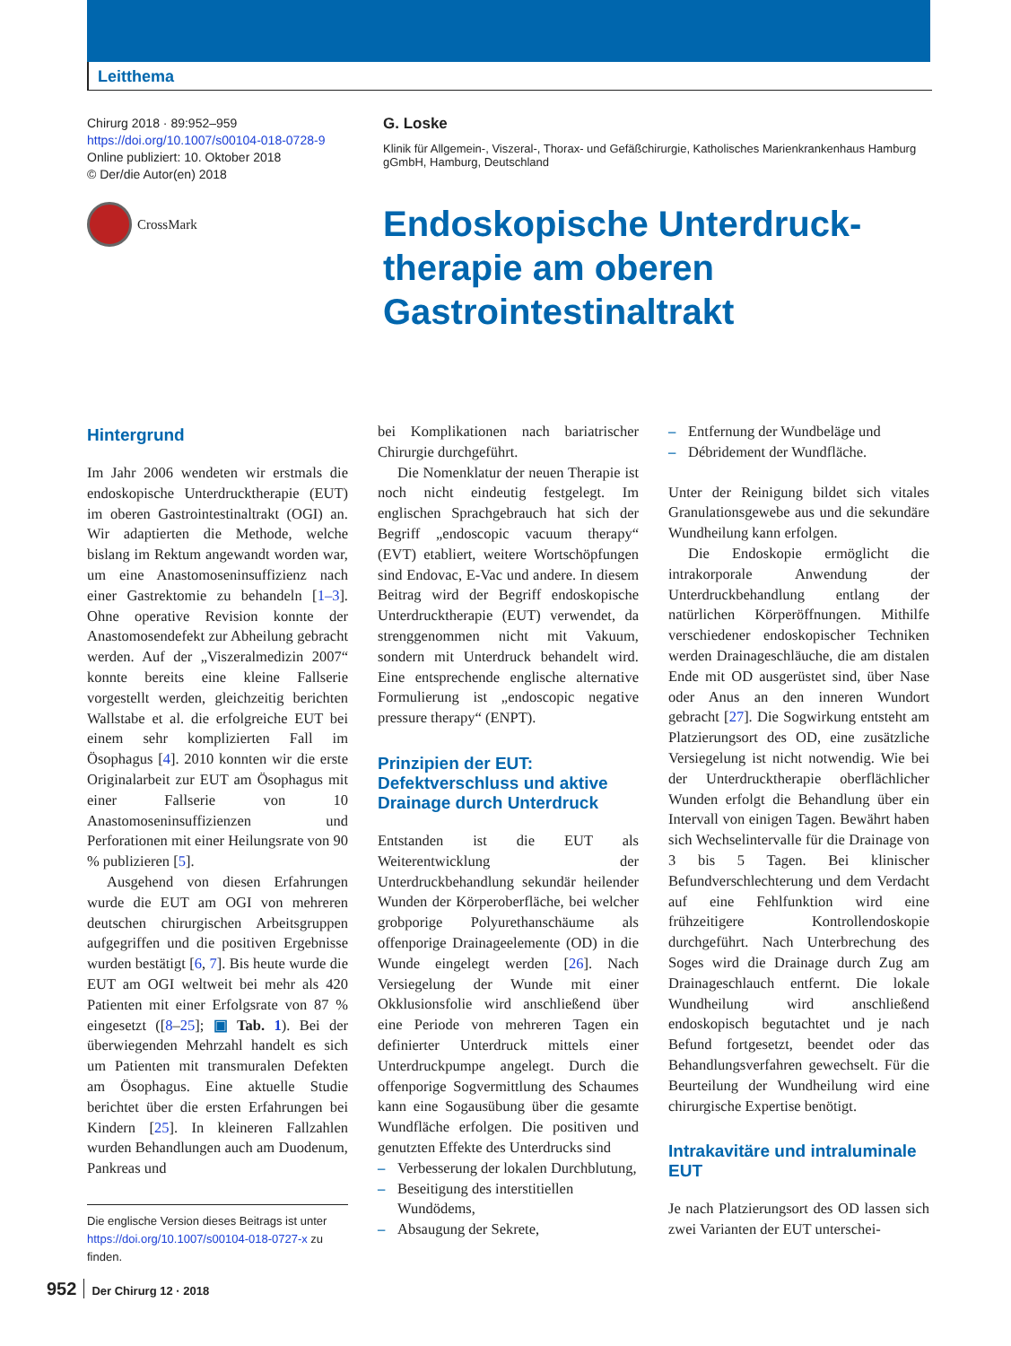Leitthema
Chirurg 2018 · 89:952–959
https://doi.org/10.1007/s00104-018-0728-9
Online publiziert: 10. Oktober 2018
© Der/die Autor(en) 2018
CrossMark
G. Loske
Klinik für Allgemein-, Viszeral-, Thorax- und Gefäßchirurgie, Katholisches Marienkrankenhaus Hamburg gGmbH, Hamburg, Deutschland
Endoskopische Unterdruck-
therapie am oberen
Gastrointestinaltrakt
Hintergrund
Im Jahr 2006 wendeten wir erstmals die endoskopische Unterdrucktherapie (EUT) im oberen Gastrointestinaltrakt (OGI) an. Wir adaptierten die Methode, welche bislang im Rektum angewandt worden war, um eine Anastomoseninsuffizienz nach einer Gastrektomie zu behandeln [1–3]. Ohne operative Revision konnte der Anastomosendefekt zur Abheilung gebracht werden. Auf der „Viszeralmedizin 2007“ konnte bereits eine kleine Fallserie vorgestellt werden, gleichzeitig berichten Wallstabe et al. die erfolgreiche EUT bei einem sehr komplizierten Fall im Ösophagus [4]. 2010 konnten wir die erste Originalarbeit zur EUT am Ösophagus mit einer Fallserie von 10 Anastomoseninsuffizienzen und Perforationen mit einer Heilungsrate von 90 % publizieren [5].
Ausgehend von diesen Erfahrungen wurde die EUT am OGI von mehreren deutschen chirurgischen Arbeitsgruppen aufgegriffen und die positiven Ergebnisse wurden bestätigt [6, 7]. Bis heute wurde die EUT am OGI weltweit bei mehr als 420 Patienten mit einer Erfolgsrate von 87 % eingesetzt ([8–25]; ▣ Tab. 1). Bei der überwiegenden Mehrzahl handelt es sich um Patienten mit transmuralen Defekten am Ösophagus. Eine aktuelle Studie berichtet über die ersten Erfahrungen bei Kindern [25]. In kleineren Fallzahlen wurden Behandlungen auch am Duodenum, Pankreas und
Die englische Version dieses Beitrags ist unter https://doi.org/10.1007/s00104-018-0727-x zu finden.
bei Komplikationen nach bariatrischer Chirurgie durchgeführt.
Die Nomenklatur der neuen Therapie ist noch nicht eindeutig festgelegt. Im englischen Sprachgebrauch hat sich der Begriff „endoscopic vacuum therapy“ (EVT) etabliert, weitere Wortschöpfungen sind Endovac, E-Vac und andere. In diesem Beitrag wird der Begriff endoskopische Unterdrucktherapie (EUT) verwendet, da strenggenommen nicht mit Vakuum, sondern mit Unterdruck behandelt wird. Eine entsprechende englische alternative Formulierung ist „endoscopic negative pressure therapy“ (ENPT).
Prinzipien der EUT: Defektverschluss und aktive Drainage durch Unterdruck
Entstanden ist die EUT als Weiterentwicklung der Unterdruckbehandlung sekundär heilender Wunden der Körperoberfläche, bei welcher grobporige Polyurethanschäume als offenporige Drainageelemente (OD) in die Wunde eingelegt werden [26]. Nach Versiegelung der Wunde mit einer Okklusionsfolie wird anschließend über eine Periode von mehreren Tagen ein definierter Unterdruck mittels einer Unterdruckpumpe angelegt. Durch die offenporige Sogvermittlung des Schaumes kann eine Sogausübung über die gesamte Wundfläche erfolgen. Die positiven und genutzten Effekte des Unterdrucks sind
– Verbesserung der lokalen Durchblutung,
– Beseitigung des interstitiellen Wundödems,
– Absaugung der Sekrete,
– Entfernung der Wundbeläge und
– Débridement der Wundfläche.
Unter der Reinigung bildet sich vitales Granulationsgewebe aus und die sekundäre Wundheilung kann erfolgen.
Die Endoskopie ermöglicht die intrakorporale Anwendung der Unterdruckbehandlung entlang der natürlichen Körperöffnungen. Mithilfe verschiedener endoskopischer Techniken werden Drainageschläuche, die am distalen Ende mit OD ausgerüstet sind, über Nase oder Anus an den inneren Wundort gebracht [27]. Die Sogwirkung entsteht am Platzierungsort des OD, eine zusätzliche Versiegelung ist nicht notwendig. Wie bei der Unterdrucktherapie oberflächlicher Wunden erfolgt die Behandlung über ein Intervall von einigen Tagen. Bewährt haben sich Wechselintervalle für die Drainage von 3 bis 5 Tagen. Bei klinischer Befundverschlechterung und dem Verdacht auf eine Fehlfunktion wird eine frühzeitigere Kontrollendoskopie durchgeführt. Nach Unterbrechung des Soges wird die Drainage durch Zug am Drainageschlauch entfernt. Die lokale Wundheilung wird anschließend endoskopisch begutachtet und je nach Befund fortgesetzt, beendet oder das Behandlungsverfahren gewechselt. Für die Beurteilung der Wundheilung wird eine chirurgische Expertise benötigt.
Intrakavitäre und intraluminale EUT
Je nach Platzierungsort des OD lassen sich zwei Varianten der EUT unterschei-
952 Der Chirurg 12 · 2018